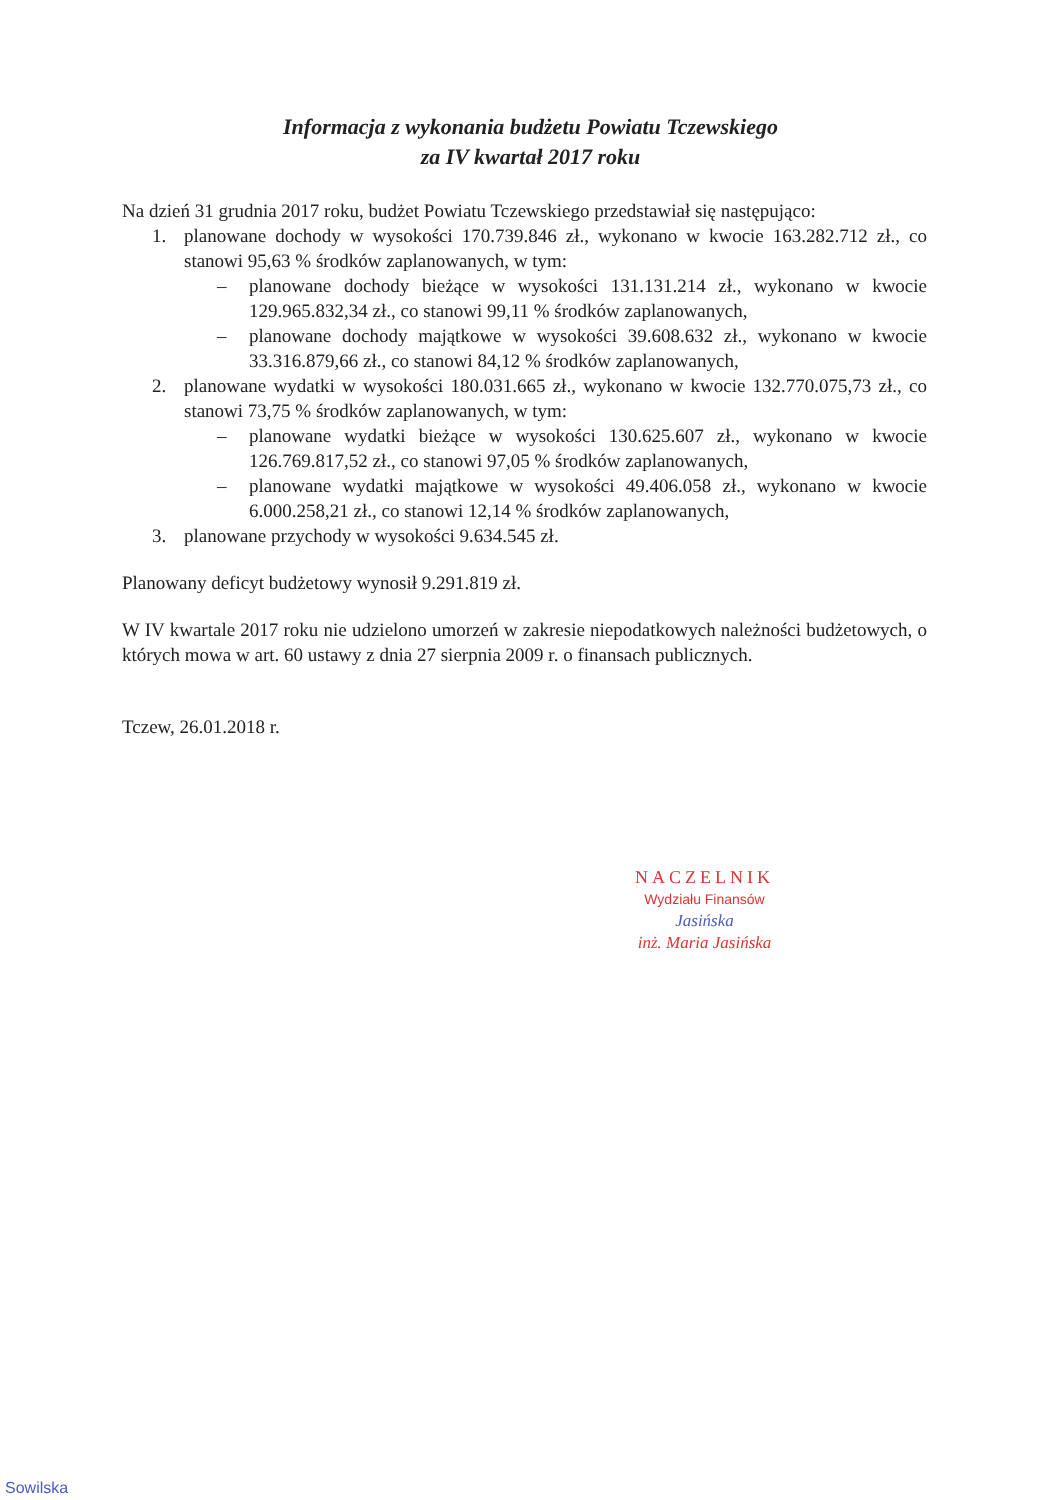Informacja z wykonania budżetu Powiatu Tczewskiego
za IV kwartał 2017 roku
Na dzień 31 grudnia 2017 roku, budżet Powiatu Tczewskiego przedstawiał się następująco:
1. planowane dochody w wysokości 170.739.846 zł., wykonano w kwocie 163.282.712 zł., co stanowi 95,63 % środków zaplanowanych, w tym:
– planowane dochody bieżące w wysokości 131.131.214 zł., wykonano w kwocie 129.965.832,34 zł., co stanowi 99,11 % środków zaplanowanych,
– planowane dochody majątkowe w wysokości 39.608.632 zł., wykonano w kwocie 33.316.879,66 zł., co stanowi 84,12 % środków zaplanowanych,
2. planowane wydatki w wysokości 180.031.665 zł., wykonano w kwocie 132.770.075,73 zł., co stanowi 73,75 % środków zaplanowanych, w tym:
– planowane wydatki bieżące w wysokości 130.625.607 zł., wykonano w kwocie 126.769.817,52 zł., co stanowi 97,05 % środków zaplanowanych,
– planowane wydatki majątkowe w wysokości 49.406.058 zł., wykonano w kwocie 6.000.258,21 zł., co stanowi 12,14 % środków zaplanowanych,
3. planowane przychody w wysokości 9.634.545 zł.
Planowany deficyt budżetowy wynosił 9.291.819 zł.
W IV kwartale 2017 roku nie udzielono umorzeń w zakresie niepodatkowych należności budżetowych, o których mowa w art. 60 ustawy z dnia 27 sierpnia 2009 r. o finansach publicznych.
Tczew, 26.01.2018 r.
NACZELNIK
Wydziału Finansów
Jasińska
inż. Maria Jasińska
Sowilska